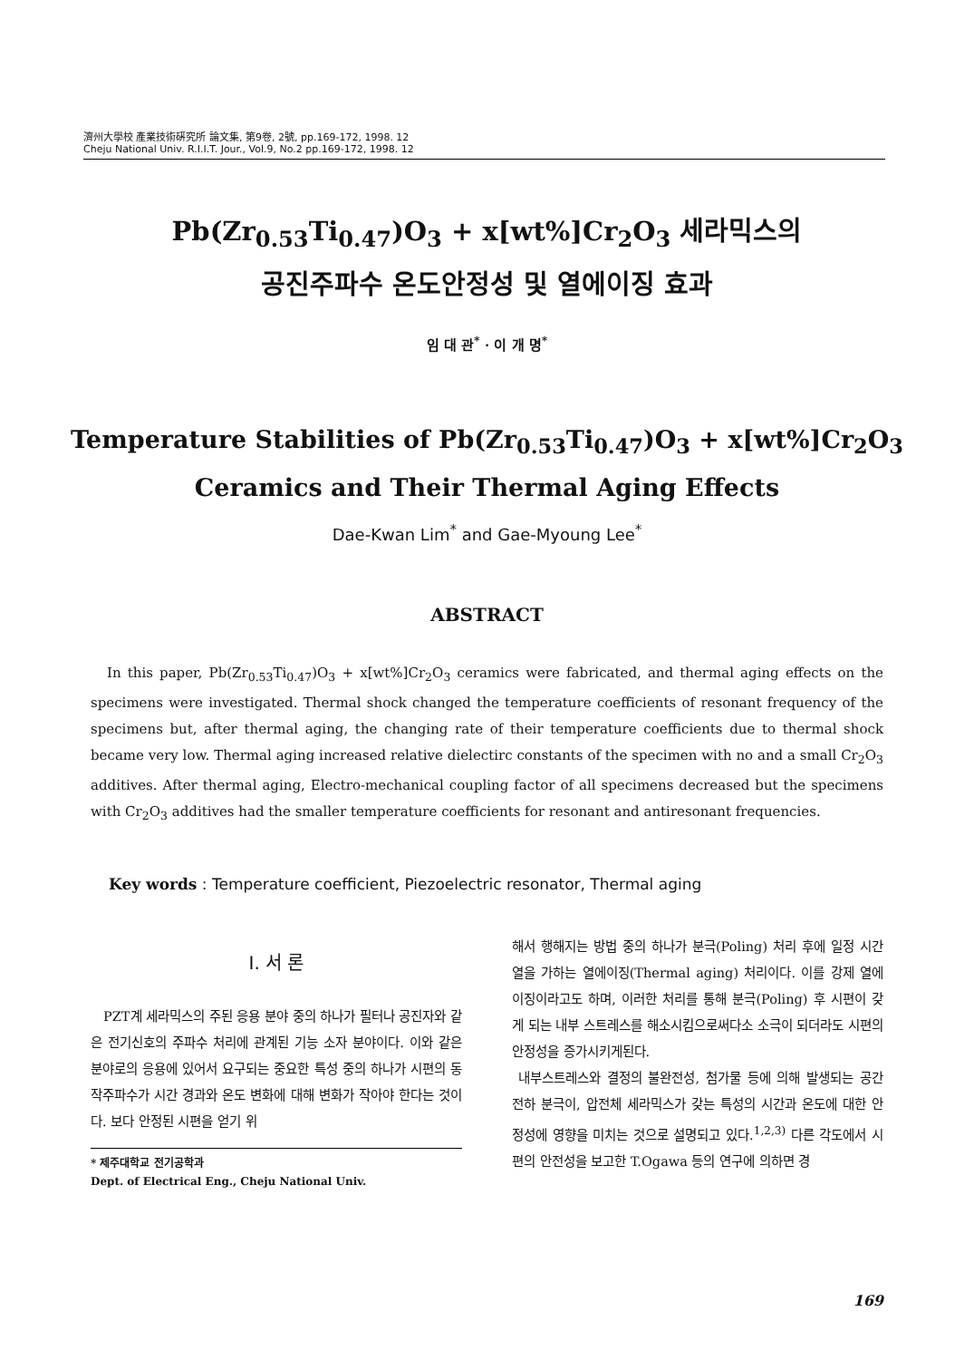濟州大學校 產業技術硏究所 論文集, 第9卷, 2號, pp.169-172, 1998. 12
Cheju National Univ. R.I.I.T. Jour., Vol.9, No.2 pp.169-172, 1998. 12
Pb(Zr<sub>0.53</sub>Ti<sub>0.47</sub>)O<sub>3</sub> + x[wt%]Cr<sub>2</sub>O<sub>3</sub> 세라믹스의
공진주파수 온도안정성 및 열에이징 효과
임 대 관<sup>*</sup> · 이 개 명<sup>*</sup>
Temperature Stabilities of Pb(Zr<sub>0.53</sub>Ti<sub>0.47</sub>)O<sub>3</sub> + x[wt%]Cr<sub>2</sub>O<sub>3</sub>
Ceramics and Their Thermal Aging Effects
Dae-Kwan Lim<sup>*</sup> and Gae-Myoung Lee<sup>*</sup>
ABSTRACT
In this paper, Pb(Zr<sub>0.53</sub>Ti<sub>0.47</sub>)O<sub>3</sub> + x[wt%]Cr<sub>2</sub>O<sub>3</sub> ceramics were fabricated, and thermal aging effects on the specimens were investigated. Thermal shock changed the temperature coefficients of resonant frequency of the specimens but, after thermal aging, the changing rate of their temperature coefficients due to thermal shock became very low. Thermal aging increased relative dielectirc constants of the specimen with no and a small Cr<sub>2</sub>O<sub>3</sub> additives. After thermal aging, Electro-mechanical coupling factor of all specimens decreased but the specimens with Cr<sub>2</sub>O<sub>3</sub> additives had the smaller temperature coefficients for resonant and antiresonant frequencies.
Key words : Temperature coefficient, Piezoelectric resonator, Thermal aging
I. 서 론
PZT계 세라믹스의 주된 응용 분야 중의 하나가 필터나 공진자와 같은 전기신호의 주파수 처리에 관계된 기능 소자 분야이다. 이와 같은 분야로의 응용에 있어서 요구되는 중요한 특성 중의 하나가 시편의 동작주파수가 시간 경과와 온도 변화에 대해 변화가 작아야 한다는 것이다. 보다 안정된 시편을 얻기 위
* 제주대학교 전기공학과
Dept. of Electrical Eng., Cheju National Univ.
해서 행해지는 방법 중의 하나가 분극(Poling) 처리 후에 일정 시간 열을 가하는 열에이징(Thermal aging) 처리이다. 이를 강제 열에이징이라고도 하며, 이러한 처리를 통해 분극(Poling) 후 시편이 갖게 되는 내부 스트레스를 해소시킴으로써다소 소극이 되더라도 시편의 안정성을 증가시키게된다.
내부스트레스와 결정의 불완전성, 첨가물 등에 의해 발생되는 공간 전하 분극이, 압전체 세라믹스가 갖는 특성의 시간과 온도에 대한 안정성에 영향을 미치는 것으로 설명되고 있다.<sup>1,2,3)</sup> 다른 각도에서 시편의 안전성을 보고한 T.Ogawa 등의 연구에 의하면 경
169